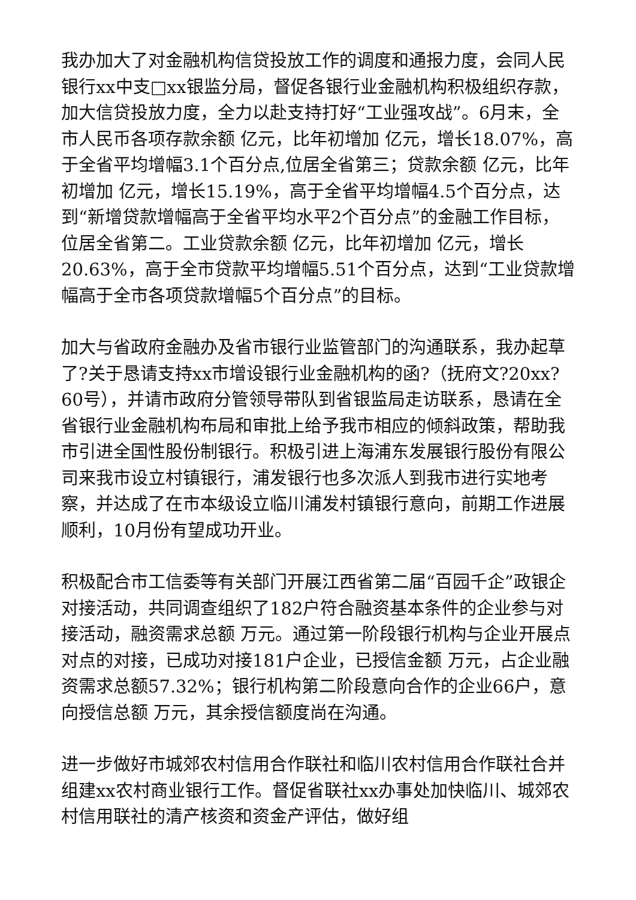我办加大了对金融机构信贷投放工作的调度和通报力度，会同人民银行xx中支□xx银监分局，督促各银行业金融机构积极组织存款，加大信贷投放力度，全力以赴支持打好“工业强攻战”。6月末，全市人民币各项存款余额 亿元，比年初增加 亿元，增长18.07%，高于全省平均增幅3.1个百分点,位居全省第三；贷款余额 亿元，比年初增加 亿元，增长15.19%，高于全省平均增幅4.5个百分点，达到“新增贷款增幅高于全省平均水平2个百分点”的金融工作目标，位居全省第二。工业贷款余额 亿元，比年初增加 亿元，增长20.63%，高于全市贷款平均增幅5.51个百分点，达到“工业贷款增幅高于全市各项贷款增幅5个百分点”的目标。
加大与省政府金融办及省市银行业监管部门的沟通联系，我办起草了?关于恳请支持xx市增设银行业金融机构的函?（抚府文?20xx?60号），并请市政府分管领导带队到省银监局走访联系，恳请在全省银行业金融机构布局和审批上给予我市相应的倾斜政策，帮助我市引进全国性股份制银行。积极引进上海浦东发展银行股份有限公司来我市设立村镇银行，浦发银行也多次派人到我市进行实地考察，并达成了在市本级设立临川浦发村镇银行意向，前期工作进展顺利，10月份有望成功开业。
积极配合市工信委等有关部门开展江西省第二届“百园千企”政银企对接活动，共同调查组织了182户符合融资基本条件的企业参与对接活动，融资需求总额 万元。通过第一阶段银行机构与企业开展点对点的对接，已成功对接181户企业，已授信金额 万元，占企业融资需求总额57.32%；银行机构第二阶段意向合作的企业66户，意向授信总额 万元，其余授信额度尚在沟通。
进一步做好市城郊农村信用合作联社和临川农村信用合作联社合并组建xx农村商业银行工作。督促省联社xx办事处加快临川、城郊农村信用联社的清产核资和资金产评估，做好组